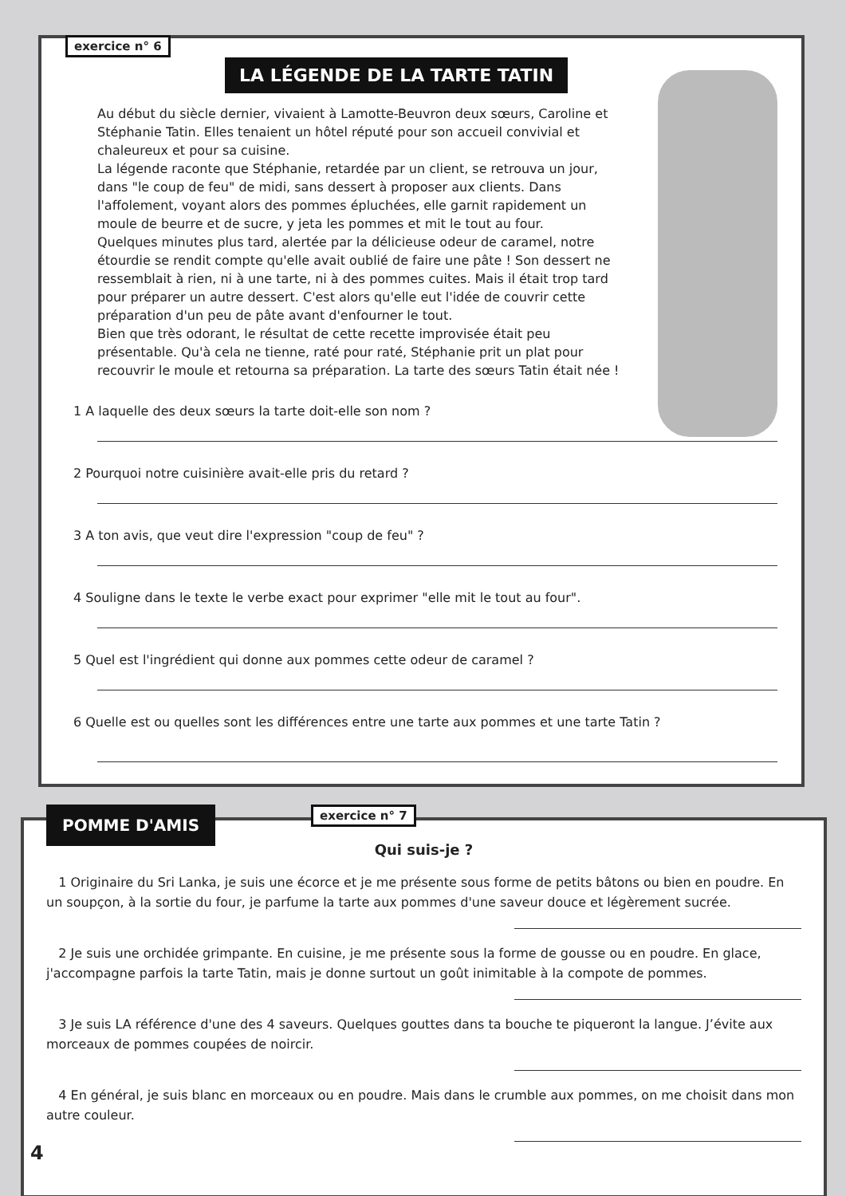exercice n° 6
LA LÉGENDE DE LA TARTE TATIN
Au début du siècle dernier, vivaient à Lamotte-Beuvron deux sœurs, Caroline et Stéphanie Tatin. Elles tenaient un hôtel réputé pour son accueil convivial et chaleureux et pour sa cuisine.
La légende raconte que Stéphanie, retardée par un client, se retrouva un jour, dans "le coup de feu" de midi, sans dessert à proposer aux clients. Dans l'affolement, voyant alors des pommes épluchées, elle garnit rapidement un moule de beurre et de sucre, y jeta les pommes et mit le tout au four.
Quelques minutes plus tard, alertée par la délicieuse odeur de caramel, notre étourdie se rendit compte qu'elle avait oublié de faire une pâte ! Son dessert ne ressemblait à rien, ni à une tarte, ni à des pommes cuites. Mais il était trop tard pour préparer un autre dessert. C'est alors qu'elle eut l'idée de couvrir cette préparation d'un peu de pâte avant d'enfourner le tout.
Bien que très odorant, le résultat de cette recette improvisée était peu présentable. Qu'à cela ne tienne, raté pour raté, Stéphanie prit un plat pour recouvrir le moule et retourna sa préparation. La tarte des sœurs Tatin était née !
1 A laquelle des deux sœurs la tarte doit-elle son nom ?
2 Pourquoi notre cuisinière avait-elle pris du retard ?
3 A ton avis, que veut dire l'expression "coup de feu" ?
4 Souligne dans le texte le verbe exact pour exprimer "elle mit le tout au four".
5 Quel est l'ingrédient qui donne aux pommes cette odeur de caramel ?
6 Quelle est ou quelles sont les différences entre une tarte aux pommes et une tarte Tatin ?
POMME D'AMIS exercice n° 7
Qui suis-je ?
1 Originaire du Sri Lanka, je suis une écorce et je me présente sous forme de petits bâtons ou bien en poudre. En un soupçon, à la sortie du four, je parfume la tarte aux pommes d'une saveur douce et légèrement sucrée.
2 Je suis une orchidée grimpante. En cuisine, je me présente sous la forme de gousse ou en poudre. En glace, j'accompagne parfois la tarte Tatin, mais je donne surtout un goût inimitable à la compote de pommes.
3 Je suis LA référence d'une des 4 saveurs. Quelques gouttes dans ta bouche te piqueront la langue. J’évite aux morceaux de pommes coupées de noircir.
4 En général, je suis blanc en morceaux ou en poudre. Mais dans le crumble aux pommes, on me choisit dans mon autre couleur.
4